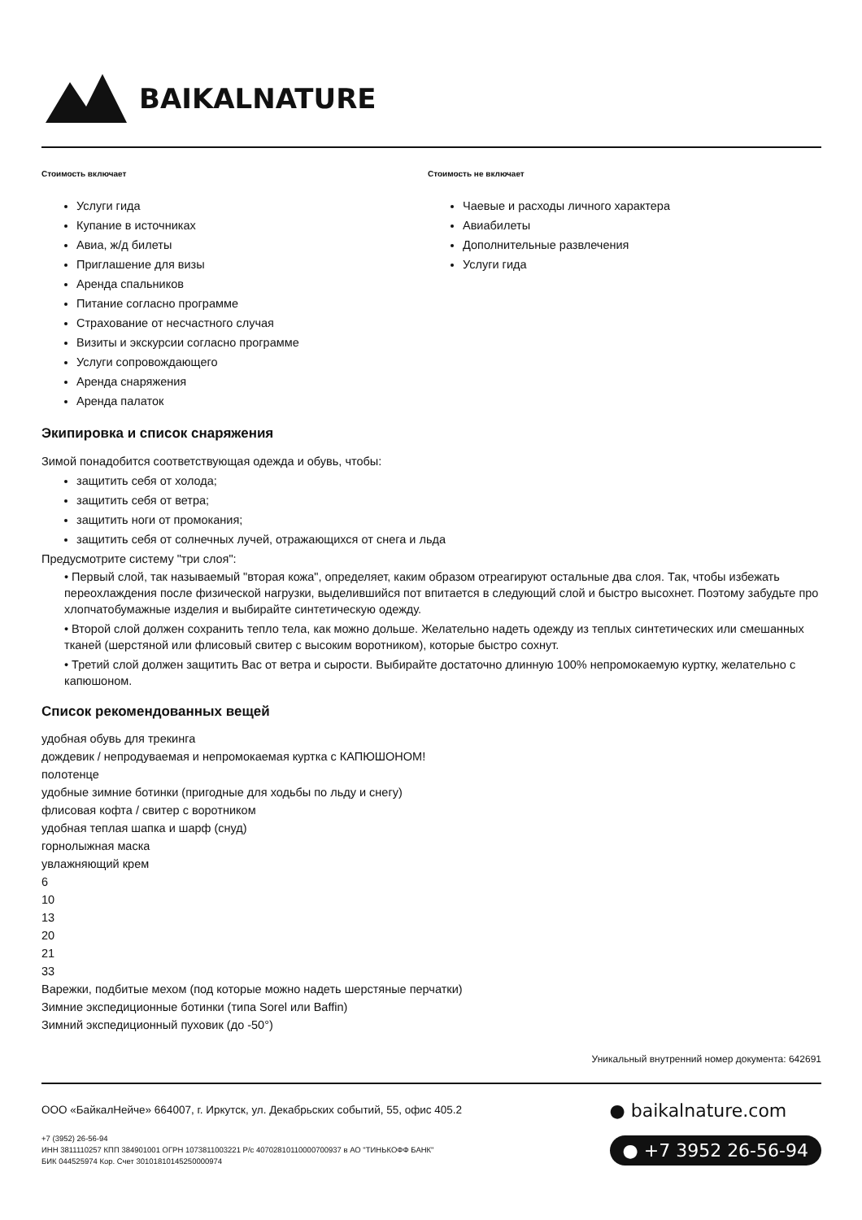BAIKALNATURE
Стоимость включает
Услуги гида
Купание в источниках
Авиа, ж/д билеты
Приглашение для визы
Аренда спальников
Питание согласно программе
Страхование от несчастного случая
Визиты и экскурсии согласно программе
Услуги сопровождающего
Аренда снаряжения
Аренда палаток
Стоимость не включает
Чаевые и расходы личного характера
Авиабилеты
Дополнительные развлечения
Услуги гида
Экипировка и список снаряжения
Зимой понадобится соответствующая одежда и обувь, чтобы:
защитить себя от холода;
защитить себя от ветра;
защитить ноги от промокания;
защитить себя от солнечных лучей, отражающихся от снега и льда
Предусмотрите систему "три слоя":
• Первый слой, так называемый "вторая кожа", определяет, каким образом отреагируют остальные два слоя. Так, чтобы избежать переохлаждения после физической нагрузки, выделившийся пот впитается в следующий слой и быстро высохнет. Поэтому забудьте про хлопчатобумажные изделия и выбирайте синтетическую одежду.
• Второй слой должен сохранить тепло тела, как можно дольше. Желательно надеть одежду из теплых синтетических или смешанных тканей (шерстяной или флисовый свитер с высоким воротником), которые быстро сохнут.
• Третий слой должен защитить Вас от ветра и сырости. Выбирайте достаточно длинную 100% непромокаемую куртку, желательно с капюшоном.
Список рекомендованных вещей
удобная обувь для трекинга
дождевик / непродуваемая и непромокаемая куртка с КАПЮШОНОМ!
полотенце
удобные зимние ботинки (пригодные для ходьбы по льду и снегу)
флисовая кофта / свитер с воротником
удобная теплая шапка и шарф (снуд)
горнолыжная маска
увлажняющий крем
6
10
13
20
21
33
Варежки, подбитые мехом (под которые можно надеть шерстяные перчатки)
Зимние экспедиционные ботинки (типа Sorel или Baffin)
Зимний экспедиционный пуховик (до -50°)
Уникальный внутренний номер документа: 642691
ООО «БайкалНейче» 664007, г. Иркутск, ул. Декабрьских событий, 55, офис 405.2
+7 (3952) 26-56-94
ИНН 3811110257 КПП 384901001 ОГРН 1073811003221 Р/с 40702810110000700937 в АО "ТИНЬКОФФ БАНК"
БИК 044525974 Кор. Счет 30101810145250000974
● baikalnature.com
● +7 3952 26-56-94